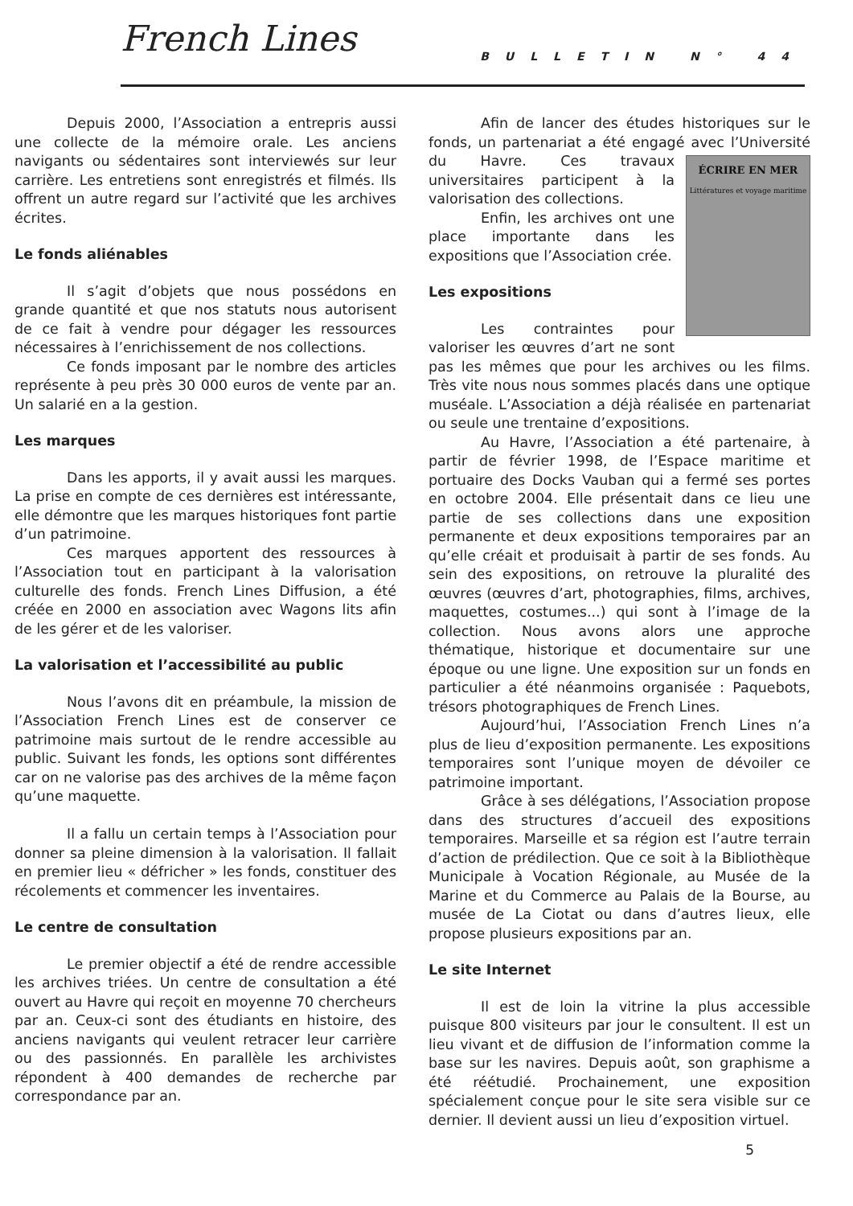French Lines BULLETIN N° 44
Depuis 2000, l’Association a entrepris aussi une collecte de la mémoire orale. Les anciens navigants ou sédentaires sont interviewés sur leur carrière. Les entretiens sont enregistrés et filmés. Ils offrent un autre regard sur l’activité que les archives écrites.
Le fonds aliénables
Il s’agit d’objets que nous possédons en grande quantité et que nos statuts nous autorisent de ce fait à vendre pour dégager les ressources nécessaires à l’enrichissement de nos collections.
Ce fonds imposant par le nombre des articles représente à peu près 30 000 euros de vente par an. Un salarié en a la gestion.
Les marques
Dans les apports, il y avait aussi les marques. La prise en compte de ces dernières est intéressante, elle démontre que les marques historiques font partie d’un patrimoine.
Ces marques apportent des ressources à l’Association tout en participant à la valorisation culturelle des fonds. French Lines Diffusion, a été créée en 2000 en association avec Wagons lits afin de les gérer et de les valoriser.
La valorisation et l’accessibilité au public
Nous l’avons dit en préambule, la mission de l’Association French Lines est de conserver ce patrimoine mais surtout de le rendre accessible au public. Suivant les fonds, les options sont différentes car on ne valorise pas des archives de la même façon qu’une maquette.
Il a fallu un certain temps à l’Association pour donner sa pleine dimension à la valorisation. Il fallait en premier lieu « défricher » les fonds, constituer des récolements et commencer les inventaires.
Le centre de consultation
Le premier objectif a été de rendre accessible les archives triées. Un centre de consultation a été ouvert au Havre qui reçoit en moyenne 70 chercheurs par an. Ceux-ci sont des étudiants en histoire, des anciens navigants qui veulent retracer leur carrière ou des passionnés. En parallèle les archivistes répondent à 400 demandes de recherche par correspondance par an.
Afin de lancer des études historiques sur le fonds, un partenariat a été engagé ÉCRIRE EN MER
Littératures et voyage maritime avec l’Université du Havre. Ces travaux universitaires participent à la valorisation des collections.
Enfin, les archives ont une place importante dans les expositions que l’Association crée.
Les expositions
Les contraintes pour valoriser les œuvres d’art ne sont pas les mêmes que pour les archives ou les films. Très vite nous nous sommes placés dans une optique muséale. L’Association a déjà réalisée en partenariat ou seule une trentaine d’expositions.
Au Havre, l’Association a été partenaire, à partir de février 1998, de l’Espace maritime et portuaire des Docks Vauban qui a fermé ses portes en octobre 2004. Elle présentait dans ce lieu une partie de ses collections dans une exposition permanente et deux expositions temporaires par an qu’elle créait et produisait à partir de ses fonds. Au sein des expositions, on retrouve la pluralité des œuvres (œuvres d’art, photographies, films, archives, maquettes, costumes...) qui sont à l’image de la collection. Nous avons alors une approche thématique, historique et documentaire sur une époque ou une ligne. Une exposition sur un fonds en particulier a été néanmoins organisée : Paquebots, trésors photographiques de French Lines.
Aujourd’hui, l’Association French Lines n’a plus de lieu d’exposition permanente. Les expositions temporaires sont l’unique moyen de dévoiler ce patrimoine important.
Grâce à ses délégations, l’Association propose dans des structures d’accueil des expositions temporaires. Marseille et sa région est l’autre terrain d’action de prédilection. Que ce soit à la Bibliothèque Municipale à Vocation Régionale, au Musée de la Marine et du Commerce au Palais de la Bourse, au musée de La Ciotat ou dans d’autres lieux, elle propose plusieurs expositions par an.
Le site Internet
Il est de loin la vitrine la plus accessible puisque 800 visiteurs par jour le consultent. Il est un lieu vivant et de diffusion de l’information comme la base sur les navires. Depuis août, son graphisme a été réétudié. Prochainement, une exposition spécialement conçue pour le site sera visible sur ce dernier. Il devient aussi un lieu d’exposition virtuel.
5